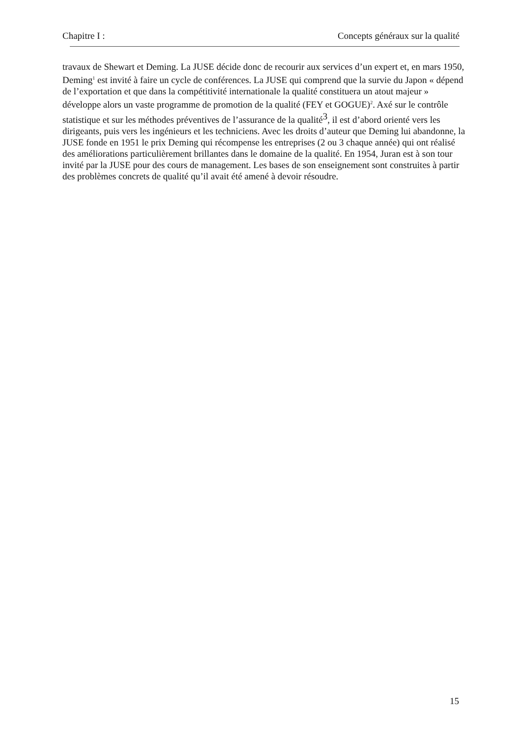Chapitre I : Concepts généraux sur la qualité
travaux de Shewart et Deming. La JUSE décide donc de recourir aux services d’un expert et, en mars 1950, Deming<sup>1</sup> est invité à faire un cycle de conférences. La JUSE qui comprend que la survie du Japon « dépend de l’exportation et que dans la compétitivité internationale la qualité constituera un atout majeur » développe alors un vaste programme de promotion de la qualité (FEY et GOGUE)<sup>2</sup>. Axé sur le contrôle statistique et sur les méthodes préventives de l’assurance de la qualité<sup>3</sup>, il est d’abord orienté vers les dirigeants, puis vers les ingénieurs et les techniciens. Avec les droits d’auteur que Deming lui abandonne, la JUSE fonde en 1951 le prix Deming qui récompense les entreprises (2 ou 3 chaque année) qui ont réalisé des améliorations particulièrement brillantes dans le domaine de la qualité. En 1954, Juran est à son tour invité par la JUSE pour des cours de management. Les bases de son enseignement sont construites à partir des problèmes concrets de qualité qu’il avait été amené à devoir résoudre.
15